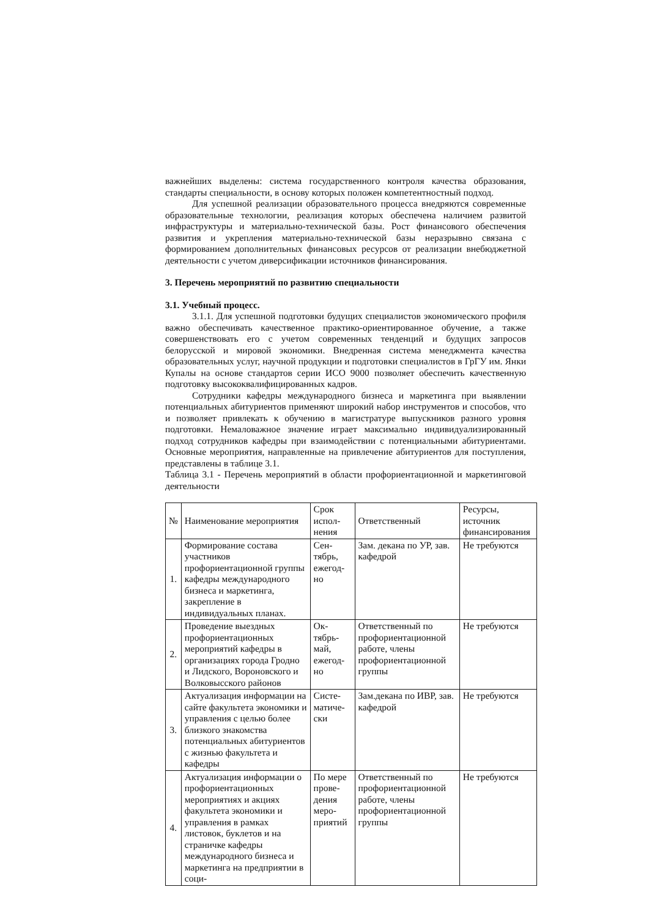важнейших выделены: система государственного контроля качества образования, стандарты специальности, в основу которых положен компетентностный подход.
Для успешной реализации образовательного процесса внедряются современные образовательные технологии, реализация которых обеспечена наличием развитой инфраструктуры и материально-технической базы. Рост финансового обеспечения развития и укрепления материально-технической базы неразрывно связана с формированием дополнительных финансовых ресурсов от реализации внебюджетной деятельности с учетом диверсификации источников финансирования.
3. Перечень мероприятий по развитию специальности
3.1. Учебный процесс.
3.1.1. Для успешной подготовки будущих специалистов экономического профиля важно обеспечивать качественное практико-ориентированное обучение, а также совершенствовать его с учетом современных тенденций и будущих запросов белорусской и мировой экономики. Внедренная система менеджмента качества образовательных услуг, научной продукции и подготовки специалистов в ГрГУ им. Янки Купалы на основе стандартов серии ИСО 9000 позволяет обеспечить качественную подготовку высококвалифицированных кадров.
Сотрудники кафедры международного бизнеса и маркетинга при выявлении потенциальных абитуриентов применяют широкий набор инструментов и способов, что и позволяет привлекать к обучению в магистратуре выпускников разного уровня подготовки. Немаловажное значение играет максимально индивидуализированный подход сотрудников кафедры при взаимодействии с потенциальными абитуриентами. Основные мероприятия, направленные на привлечение абитуриентов для поступления, представлены в таблице 3.1.
Таблица 3.1 - Перечень мероприятий в области профориентационной и маркетинговой деятельности
| № | Наименование мероприятия | Срок испол-нения | Ответственный | Ресурсы, источник финансирования |
| 1. | Формирование состава участников профориентационной группы кафедры международного бизнеса и маркетинга, закрепление в индивидуальных планах. | Сен-тябрь, ежегод-но | Зам. декана по УР, зав. кафедрой | Не требуются |
| 2. | Проведение выездных профориентационных мероприятий кафедры в организациях города Гродно и Лидского, Вороновского и Волковысского районов | Ок-тябрь-май, ежегод-но | Ответственный по профориентационной работе, члены профориентационной группы | Не требуются |
| 3. | Актуализация информации на сайте факультета экономики и управления с целью более близкого знакомства потенциальных абитуриентов с жизнью факультета и кафедры | Систе-матиче-ски | Зам.декана по ИВР, зав. кафедрой | Не требуются |
| 4. | Актуализация информации о профориентационных мероприятиях и акциях факультета экономики и управления в рамках листовок, буклетов и на страничке кафедры международного бизнеса и маркетинга на предприятии в соци- | По мере прове-дения меро-приятий | Ответственный по профориентационной работе, члены профориентационной группы | Не требуются |